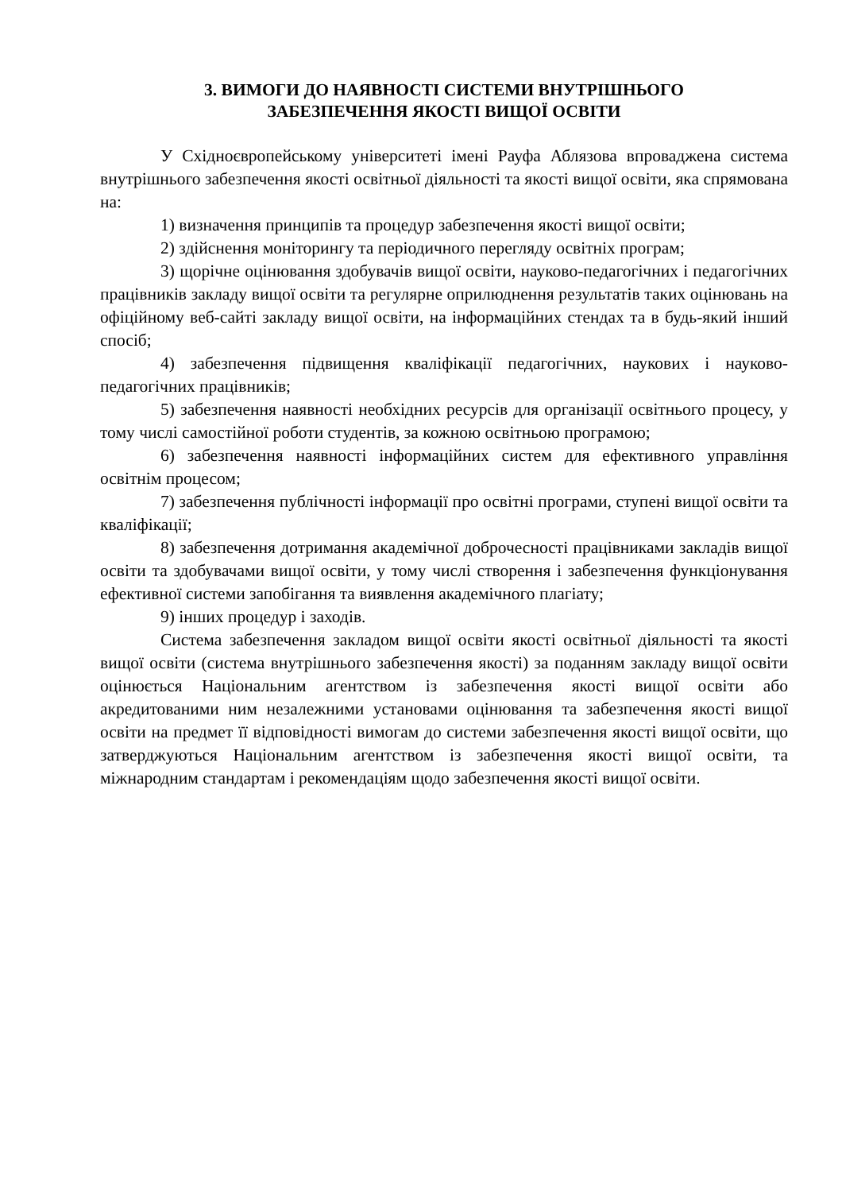3. ВИМОГИ ДО НАЯВНОСТІ СИСТЕМИ ВНУТРІШНЬОГО
ЗАБЕЗПЕЧЕННЯ ЯКОСТІ ВИЩОЇ ОСВІТИ
У Східноєвропейському університеті імені Рауфа Аблязова впроваджена система внутрішнього забезпечення якості освітньої діяльності та якості вищої освіти, яка спрямована на:
1) визначення принципів та процедур забезпечення якості вищої освіти;
2) здійснення моніторингу та періодичного перегляду освітніх програм;
3) щорічне оцінювання здобувачів вищої освіти, науково-педагогічних і педагогічних працівників закладу вищої освіти та регулярне оприлюднення результатів таких оцінювань на офіційному веб-сайті закладу вищої освіти, на інформаційних стендах та в будь-який інший спосіб;
4) забезпечення підвищення кваліфікації педагогічних, наукових і науково-педагогічних працівників;
5) забезпечення наявності необхідних ресурсів для організації освітнього процесу, у тому числі самостійної роботи студентів, за кожною освітньою програмою;
6) забезпечення наявності інформаційних систем для ефективного управління освітнім процесом;
7) забезпечення публічності інформації про освітні програми, ступені вищої освіти та кваліфікації;
8) забезпечення дотримання академічної доброчесності працівниками закладів вищої освіти та здобувачами вищої освіти, у тому числі створення і забезпечення функціонування ефективної системи запобігання та виявлення академічного плагіату;
9) інших процедур і заходів.
Система забезпечення закладом вищої освіти якості освітньої діяльності та якості вищої освіти (система внутрішнього забезпечення якості) за поданням закладу вищої освіти оцінюється Національним агентством із забезпечення якості вищої освіти або акредитованими ним незалежними установами оцінювання та забезпечення якості вищої освіти на предмет її відповідності вимогам до системи забезпечення якості вищої освіти, що затверджуються Національним агентством із забезпечення якості вищої освіти, та міжнародним стандартам і рекомендаціям щодо забезпечення якості вищої освіти.